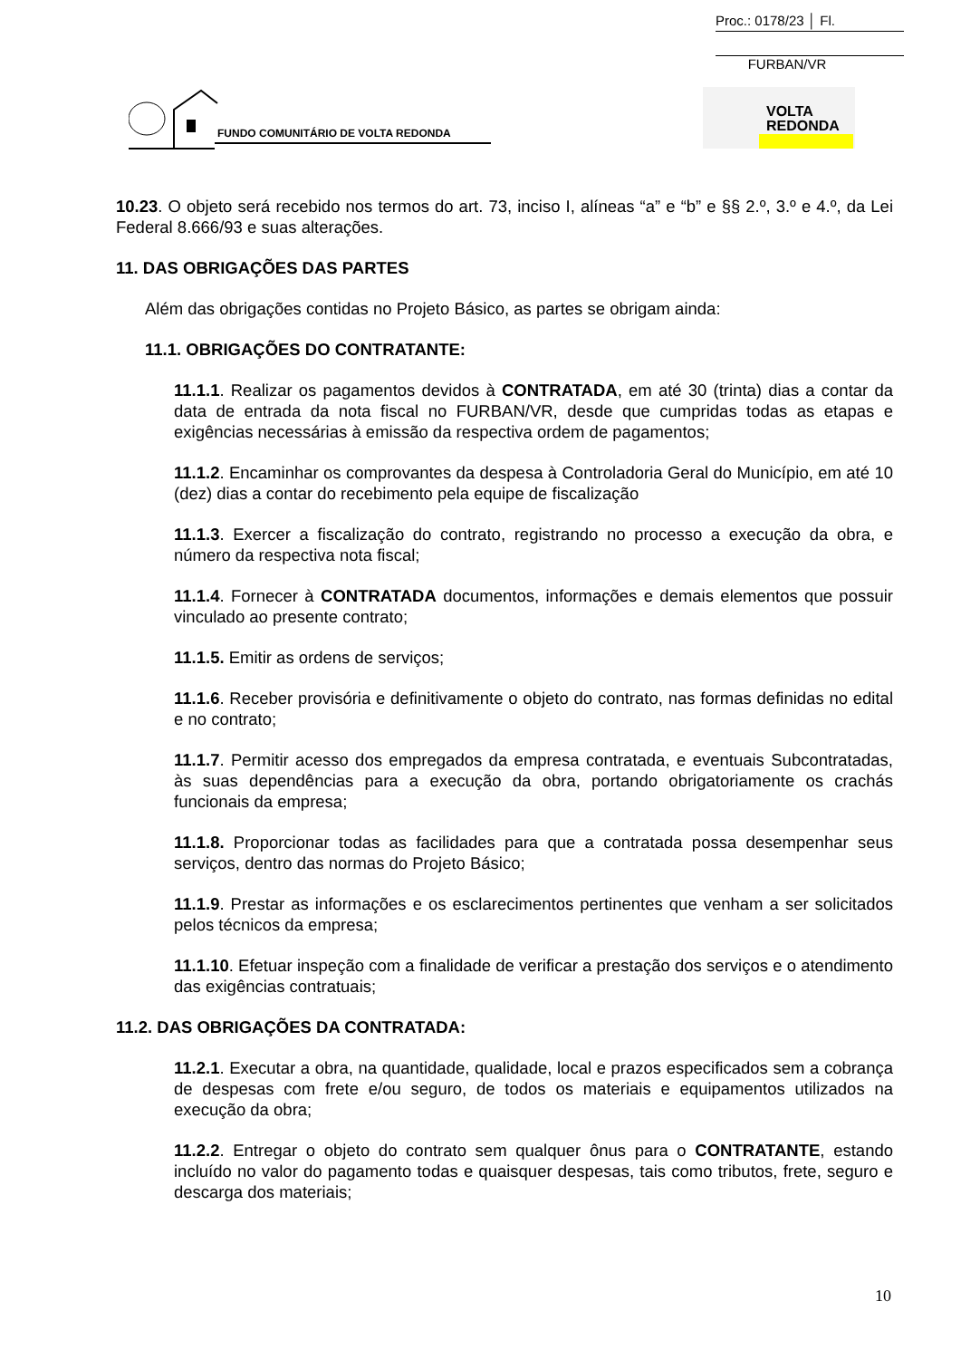Proc.: 0178/23 │ Fl.
FURBAN/VR
FUNDO COMUNITÁRIO DE VOLTA REDONDA
VOLTA
REDONDA
10.23. O objeto será recebido nos termos do art. 73, inciso I, alíneas “a” e “b” e §§ 2.º, 3.º e 4.º, da Lei Federal 8.666/93 e suas alterações.
11. DAS OBRIGAÇÕES DAS PARTES
Além das obrigações contidas no Projeto Básico, as partes se obrigam ainda:
11.1. OBRIGAÇÕES DO CONTRATANTE:
11.1.1. Realizar os pagamentos devidos à CONTRATADA, em até 30 (trinta) dias a contar da data de entrada da nota fiscal no FURBAN/VR, desde que cumpridas todas as etapas e exigências necessárias à emissão da respectiva ordem de pagamentos;
11.1.2. Encaminhar os comprovantes da despesa à Controladoria Geral do Município, em até 10 (dez) dias a contar do recebimento pela equipe de fiscalização
11.1.3. Exercer a fiscalização do contrato, registrando no processo a execução da obra, e número da respectiva nota fiscal;
11.1.4. Fornecer à CONTRATADA documentos, informações e demais elementos que possuir vinculado ao presente contrato;
11.1.5. Emitir as ordens de serviços;
11.1.6. Receber provisória e definitivamente o objeto do contrato, nas formas definidas no edital e no contrato;
11.1.7. Permitir acesso dos empregados da empresa contratada, e eventuais Subcontratadas, às suas dependências para a execução da obra, portando obrigatoriamente os crachás funcionais da empresa;
11.1.8. Proporcionar todas as facilidades para que a contratada possa desempenhar seus serviços, dentro das normas do Projeto Básico;
11.1.9. Prestar as informações e os esclarecimentos pertinentes que venham a ser solicitados pelos técnicos da empresa;
11.1.10. Efetuar inspeção com a finalidade de verificar a prestação dos serviços e o atendimento das exigências contratuais;
11.2. DAS OBRIGAÇÕES DA CONTRATADA:
11.2.1. Executar a obra, na quantidade, qualidade, local e prazos especificados sem a cobrança de despesas com frete e/ou seguro, de todos os materiais e equipamentos utilizados na execução da obra;
11.2.2. Entregar o objeto do contrato sem qualquer ônus para o CONTRATANTE, estando incluído no valor do pagamento todas e quaisquer despesas, tais como tributos, frete, seguro e descarga dos materiais;
10